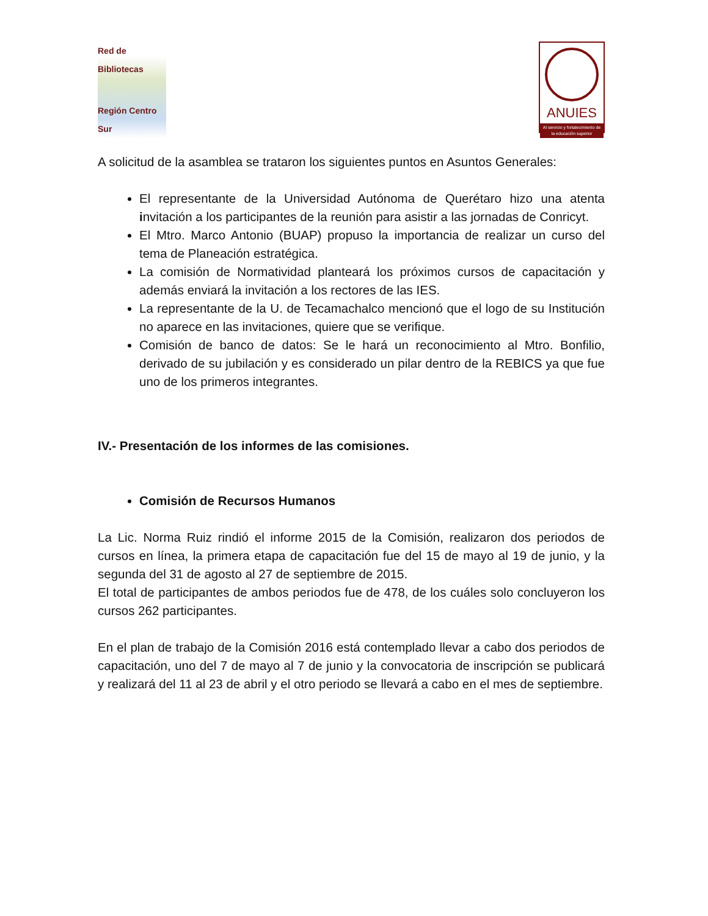Red de Bibliotecas
Región Centro Sur
ANUIES
Al servicio y fortalecimiento de la educación superior
A solicitud de la asamblea se trataron los siguientes puntos en Asuntos Generales:
El representante de la Universidad Autónoma de Querétaro hizo una atenta invitación a los participantes de la reunión para asistir a las jornadas de Conricyt.
El Mtro. Marco Antonio (BUAP) propuso la importancia de realizar un curso del tema de Planeación estratégica.
La comisión de Normatividad planteará los próximos cursos de capacitación y además enviará la invitación a los rectores de las IES.
La representante de la U. de Tecamachalco mencionó que el logo de su Institución no aparece en las invitaciones, quiere que se verifique.
Comisión de banco de datos: Se le hará un reconocimiento al Mtro. Bonfilio, derivado de su jubilación y es considerado un pilar dentro de la REBICS ya que fue uno de los primeros integrantes.
IV.- Presentación de los informes de las comisiones.
Comisión de Recursos Humanos
La Lic. Norma Ruiz rindió el informe 2015 de la Comisión, realizaron dos periodos de cursos en línea, la primera etapa de capacitación fue del 15 de mayo al 19 de junio, y la segunda del 31 de agosto al 27 de septiembre de 2015.
El total de participantes de ambos periodos fue de 478, de los cuáles solo concluyeron los cursos 262 participantes.
En el plan de trabajo de la Comisión 2016 está contemplado llevar a cabo dos periodos de capacitación, uno del 7 de mayo al 7 de junio y la convocatoria de inscripción se publicará y realizará del 11 al 23 de abril y el otro periodo se llevará a cabo en el mes de septiembre.